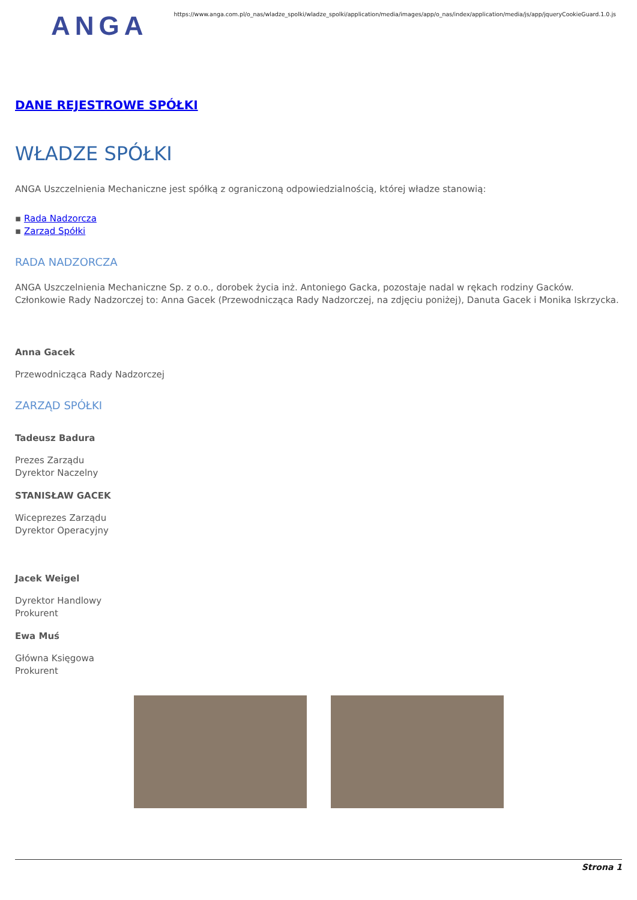ANGA
https://www.anga.com.pl/o_nas/wladze_spolki/wladze_spolki/application/media/images/app/o_nas/index/application/media/js/app/jqueryCookieGuard.1.0.js
DANE REJESTROWE SPÓŁKI
WŁADZE SPÓŁKI
ANGA Uszczelnienia Mechaniczne jest spółką z ograniczoną odpowiedzialnością, której władze stanowią:
▪ Rada Nadzorcza
▪ Zarząd Spółki
RADA NADZORCZA
ANGA Uszczelnienia Mechaniczne Sp. z o.o., dorobek życia inż. Antoniego Gacka, pozostaje nadal w rękach rodziny Gacków. Członkowie Rady Nadzorczej to: Anna Gacek (Przewodnicząca Rady Nadzorczej, na zdjęciu poniżej), Danuta Gacek i Monika Iskrzycka.
Anna Gacek
Przewodnicząca Rady Nadzorczej
ZARZĄD SPÓŁKI
Tadeusz Badura
Prezes Zarządu
Dyrektor Naczelny
STANISŁAW GACEK
Wiceprezes Zarządu
Dyrektor Operacyjny
Jacek Weigel
Dyrektor Handlowy
Prokurent
Ewa Muś
Główna Księgowa
Prokurent
Strona 1